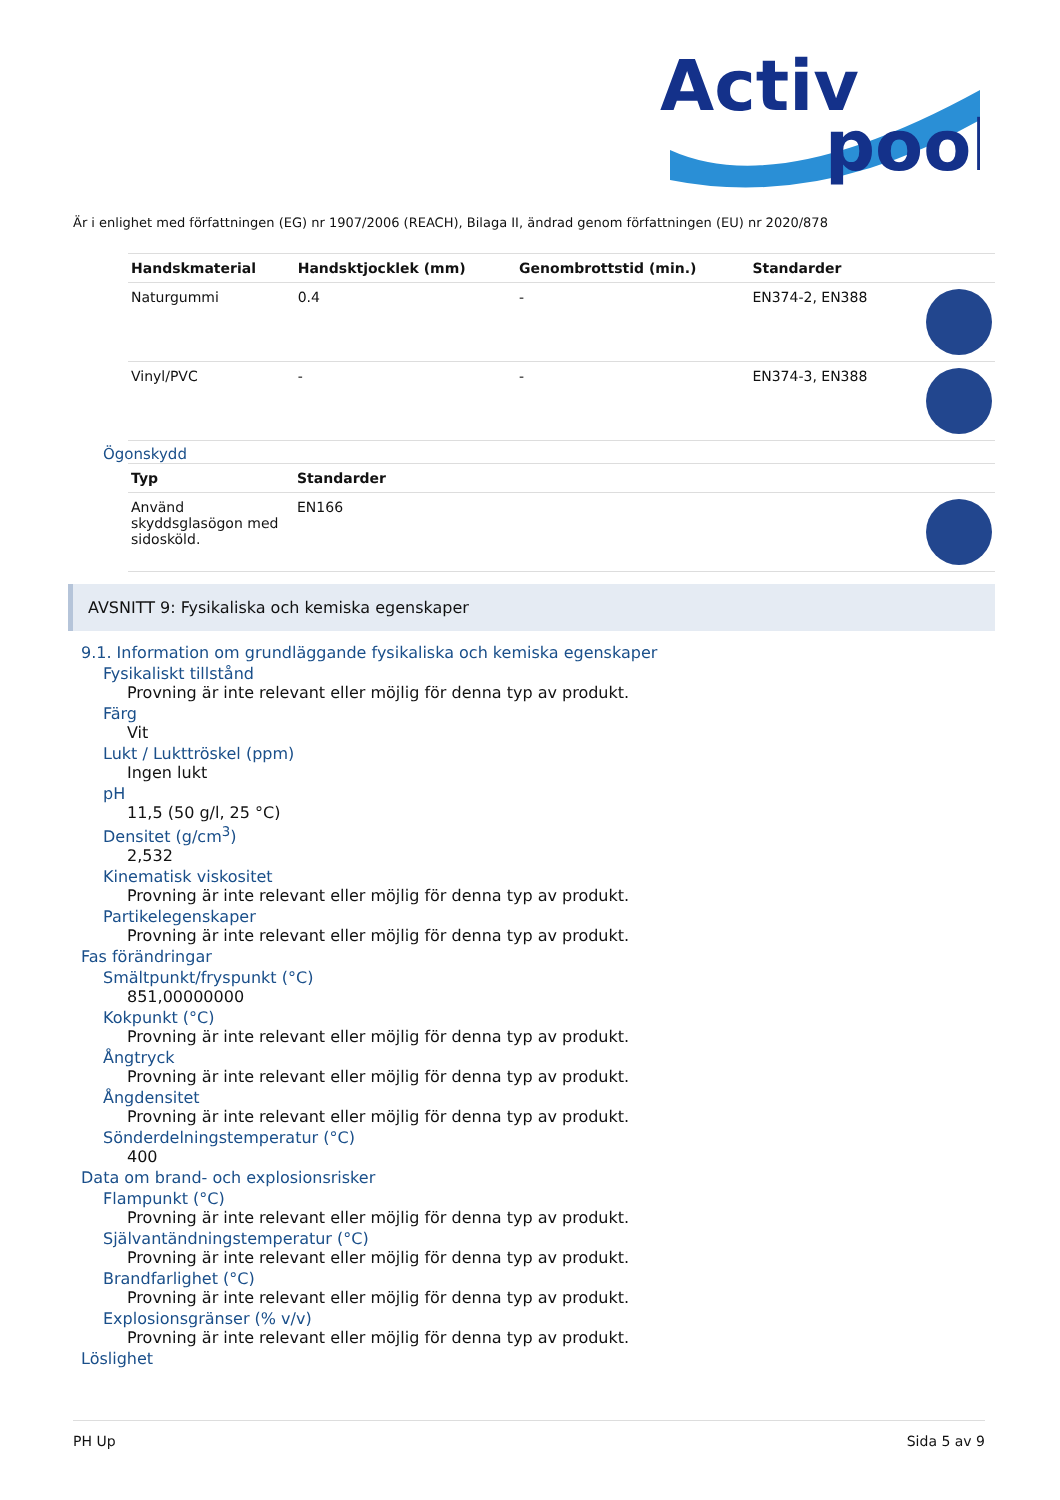Activ
pool
Är i enlighet med författningen (EG) nr 1907/2006 (REACH), Bilaga II, ändrad genom författningen (EU) nr 2020/878
| Handskmaterial | Handsktjocklek (mm) | Genombrottstid (min.) | Standarder | |
| --- | --- | --- | --- | --- |
| Naturgummi | 0.4 | - | EN374-2, EN388 | |
| Vinyl/PVC | - | - | EN374-3, EN388 | |
Ögonskydd
| Typ | Standarder | |
| --- | --- | --- |
| Använd skyddsglasögon med sidosköld. | EN166 | |
AVSNITT 9: Fysikaliska och kemiska egenskaper
9.1. Information om grundläggande fysikaliska och kemiska egenskaper
Fysikaliskt tillstånd
Provning är inte relevant eller möjlig för denna typ av produkt.
Färg
Vit
Lukt / Lukttröskel (ppm)
Ingen lukt
pH
11,5 (50 g/l, 25 °C)
Densitet (g/cm<sup>3</sup>)
2,532
Kinematisk viskositet
Provning är inte relevant eller möjlig för denna typ av produkt.
Partikelegenskaper
Provning är inte relevant eller möjlig för denna typ av produkt.
Fas förändringar
Smältpunkt/fryspunkt (°C)
851,00000000
Kokpunkt (°C)
Provning är inte relevant eller möjlig för denna typ av produkt.
Ångtryck
Provning är inte relevant eller möjlig för denna typ av produkt.
Ångdensitet
Provning är inte relevant eller möjlig för denna typ av produkt.
Sönderdelningstemperatur (°C)
400
Data om brand- och explosionsrisker
Flampunkt (°C)
Provning är inte relevant eller möjlig för denna typ av produkt.
Självantändningstemperatur (°C)
Provning är inte relevant eller möjlig för denna typ av produkt.
Brandfarlighet (°C)
Provning är inte relevant eller möjlig för denna typ av produkt.
Explosionsgränser (% v/v)
Provning är inte relevant eller möjlig för denna typ av produkt.
Löslighet
PH Up Sida 5 av 9